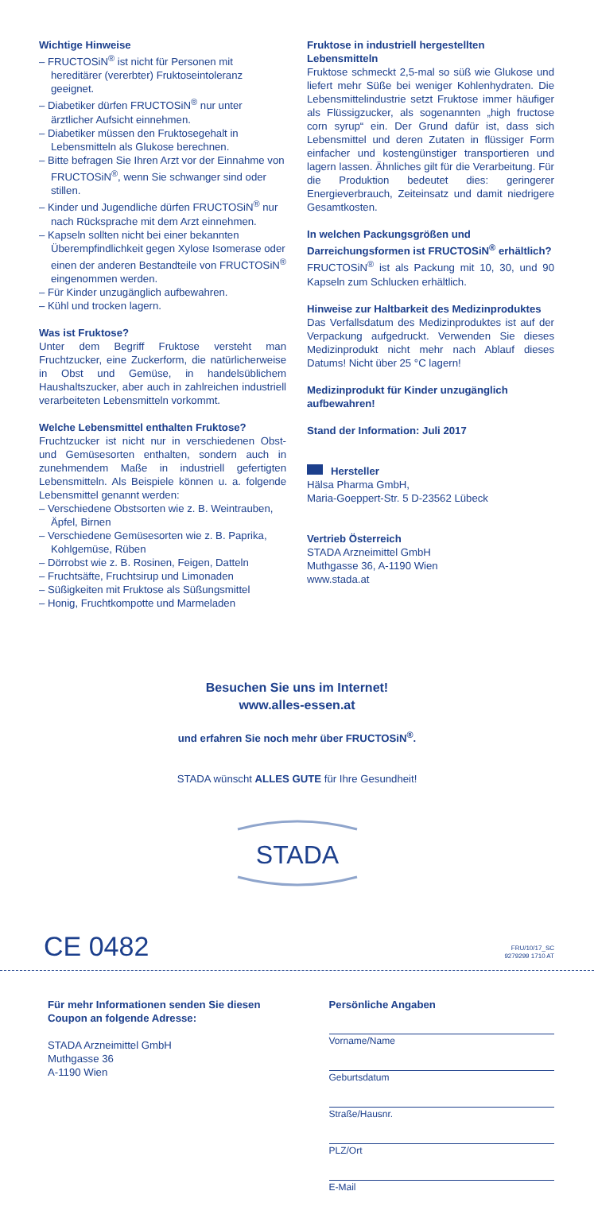Wichtige Hinweise
– FRUCTOSiN<sup>®</sup> ist nicht für Personen mit hereditärer (vererbter) Fruktoseintoleranz geeignet.
– Diabetiker dürfen FRUCTOSiN<sup>®</sup> nur unter ärztlicher Aufsicht einnehmen.
– Diabetiker müssen den Fruktosegehalt in Lebensmitteln als Glukose berechnen.
– Bitte befragen Sie Ihren Arzt vor der Einnahme von FRUCTOSiN<sup>®</sup>, wenn Sie schwanger sind oder stillen.
– Kinder und Jugendliche dürfen FRUCTOSiN<sup>®</sup> nur nach Rücksprache mit dem Arzt einnehmen.
– Kapseln sollten nicht bei einer bekannten Überempfindlichkeit gegen Xylose Isomerase oder einen der anderen Bestandteile von FRUCTOSiN<sup>®</sup> eingenommen werden.
– Für Kinder unzugänglich aufbewahren.
– Kühl und trocken lagern.
Was ist Fruktose?
Unter dem Begriff Fruktose versteht man Fruchtzucker, eine Zuckerform, die natürlicherweise in Obst und Gemüse, in handelsüblichem Haushaltszucker, aber auch in zahlreichen industriell verarbeiteten Lebensmitteln vorkommt.
Welche Lebensmittel enthalten Fruktose?
Fruchtzucker ist nicht nur in verschiedenen Obst- und Gemüsesorten enthalten, sondern auch in zunehmendem Maße in industriell gefertigten Lebensmitteln. Als Beispiele können u. a. folgende Lebensmittel genannt werden:
– Verschiedene Obstsorten wie z. B. Weintrauben, Äpfel, Birnen
– Verschiedene Gemüsesorten wie z. B. Paprika, Kohlgemüse, Rüben
– Dörrobst wie z. B. Rosinen, Feigen, Datteln
– Fruchtsäfte, Fruchtsirup und Limonaden
– Süßigkeiten mit Fruktose als Süßungsmittel
– Honig, Fruchtkompotte und Marmeladen
Fruktose in industriell hergestellten Lebensmitteln
Fruktose schmeckt 2,5-mal so süß wie Glukose und liefert mehr Süße bei weniger Kohlenhydraten. Die Lebensmittelindustrie setzt Fruktose immer häufiger als Flüssigzucker, als sogenannten „high fructose corn syrup“ ein. Der Grund dafür ist, dass sich Lebensmittel und deren Zutaten in flüssiger Form einfacher und kostengünstiger transportieren und lagern lassen. Ähnliches gilt für die Verarbeitung. Für die Produktion bedeutet dies: geringerer Energieverbrauch, Zeiteinsatz und damit niedrigere Gesamtkosten.
In welchen Packungsgrößen und Darreichungsformen ist FRUCTOSiN<sup>®</sup> erhältlich?
FRUCTOSiN<sup>®</sup> ist als Packung mit 10, 30, und 90 Kapseln zum Schlucken erhältlich.
Hinweise zur Haltbarkeit des Medizinproduktes
Das Verfallsdatum des Medizinproduktes ist auf der Verpackung aufgedruckt. Verwenden Sie dieses Medizinprodukt nicht mehr nach Ablauf dieses Datums! Nicht über 25 °C lagern!
Medizinprodukt für Kinder unzugänglich aufbewahren!
Stand der Information: Juli 2017
Hersteller
Hälsa Pharma GmbH,
Maria-Goeppert-Str. 5 D-23562 Lübeck
Vertrieb Österreich
STADA Arzneimittel GmbH
Muthgasse 36, A-1190 Wien
www.stada.at
Besuchen Sie uns im Internet!
www.alles-essen.at
und erfahren Sie noch mehr über FRUCTOSiN<sup>®</sup>.
STADA wünscht ALLES GUTE für Ihre Gesundheit!
STADA
CE 0482
FRU/10/17_SC
9279299 1710 AT
Für mehr Informationen senden Sie diesen Coupon an folgende Adresse:
STADA Arzneimittel GmbH
Muthgasse 36
A-1190 Wien
Persönliche Angaben
Vorname/Name
Geburtsdatum
Straße/Hausnr.
PLZ/Ort
E-Mail